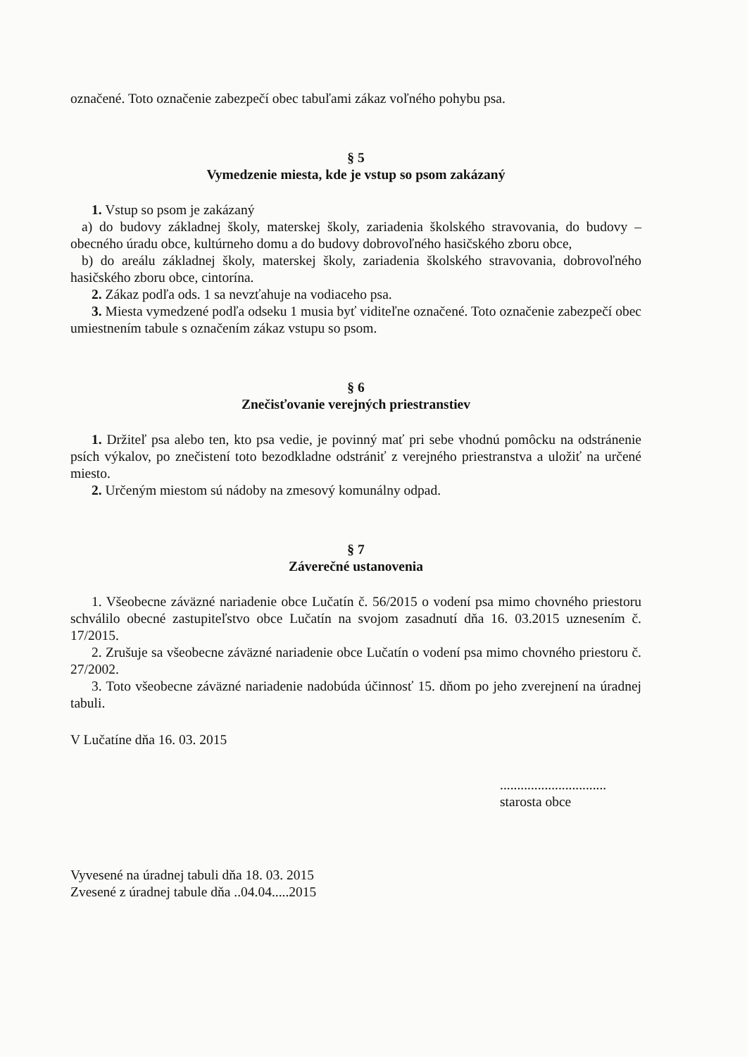označené. Toto označenie zabezpečí obec tabuľami zákaz voľného pohybu psa.
§ 5
Vymedzenie miesta, kde je vstup so psom zakázaný
1. Vstup so psom je zakázaný
a) do budovy základnej školy, materskej školy, zariadenia školského stravovania, do budovy – obecného úradu obce, kultúrneho domu a do budovy dobrovoľného hasičského zboru obce,
b) do areálu základnej školy, materskej školy, zariadenia školského stravovania, dobrovoľného hasičského zboru obce, cintorína.
2. Zákaz podľa ods. 1 sa nevzťahuje na vodiaceho psa.
3. Miesta vymedzené podľa odseku 1 musia byť viditeľne označené. Toto označenie zabezpečí obec umiestnením tabule s označením zákaz vstupu so psom.
§ 6
Znečisťovanie verejných priestranstiev
1. Držiteľ psa alebo ten, kto psa vedie, je povinný mať pri sebe vhodnú pomôcku na odstránenie psích výkalov, po znečistení toto bezodkladne odstrániť z verejného priestranstva a uložiť na určené miesto.
2. Určeným miestom sú nádoby na zmesový komunálny odpad.
§ 7
Záverečné ustanovenia
1. Všeobecne záväzné nariadenie obce Lučatín č. 56/2015 o vodení psa mimo chovného priestoru schválilo obecné zastupiteľstvo obce Lučatín na svojom zasadnutí dňa 16. 03.2015 uznesením č. 17/2015.
2. Zrušuje sa všeobecne záväzné nariadenie obce Lučatín o vodení psa mimo chovného priestoru č. 27/2002.
3. Toto všeobecne záväzné nariadenie nadobúda účinnosť 15. dňom po jeho zverejnení na úradnej tabuli.
V Lučatíne dňa 16. 03. 2015
...............................
starosta obce
Vyvesené na úradnej tabuli dňa 18. 03. 2015
Zvesené z úradnej tabule dňa ..04.04.....2015